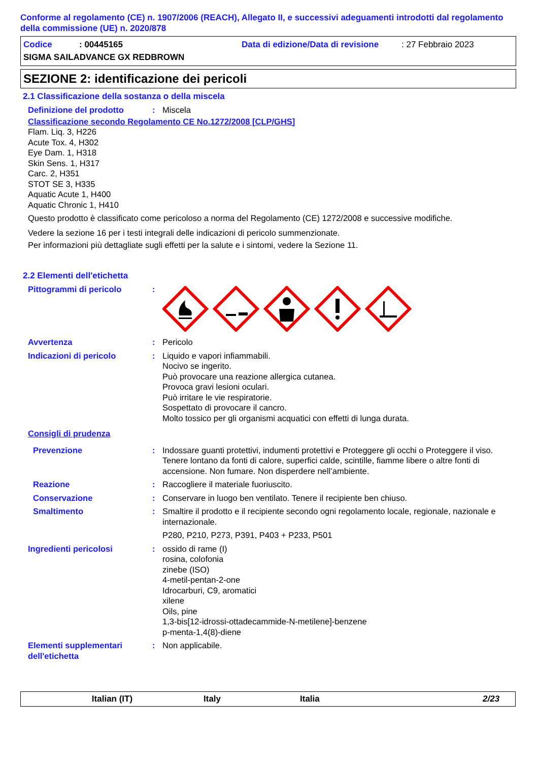Conforme al regolamento (CE) n. 1907/2006 (REACH), Allegato II, e successivi adeguamenti introdotti dal regolamento della commissione (UE) n. 2020/878
Codice: 00445165 Data di edizione/Data di revisione: 27 Febbraio 2023
SIGMA SAILADVANCE GX REDBROWN
SEZIONE 2: identificazione dei pericoli
2.1 Classificazione della sostanza o della miscela
Definizione del prodotto : Miscela
Classificazione secondo Regolamento CE No.1272/2008 [CLP/GHS]
Flam. Liq. 3, H226
Acute Tox. 4, H302
Eye Dam. 1, H318
Skin Sens. 1, H317
Carc. 2, H351
STOT SE 3, H335
Aquatic Acute 1, H400
Aquatic Chronic 1, H410
Questo prodotto è classificato come pericoloso a norma del Regolamento (CE) 1272/2008 e successive modifiche.
Vedere la sezione 16 per i testi integrali delle indicazioni di pericolo summenzionate.
Per informazioni più dettagliate sugli effetti per la salute e i sintomi, vedere la Sezione 11.
2.2 Elementi dell'etichetta
Pittogrammi di pericolo :
Avvertenza : Pericolo
Indicazioni di pericolo : Liquido e vapori infiammabili.
Nocivo se ingerito.
Può provocare una reazione allergica cutanea.
Provoca gravi lesioni oculari.
Può irritare le vie respiratorie.
Sospettato di provocare il cancro.
Molto tossico per gli organismi acquatici con effetti di lunga durata.
Consigli di prudenza
Prevenzione : Indossare guanti protettivi, indumenti protettivi e Proteggere gli occhi o Proteggere il viso. Tenere lontano da fonti di calore, superfici calde, scintille, fiamme libere o altre fonti di accensione. Non fumare. Non disperdere nell’ambiente.
Reazione : Raccogliere il materiale fuoriuscito.
Conservazione : Conservare in luogo ben ventilato. Tenere il recipiente ben chiuso.
Smaltimento : Smaltire il prodotto e il recipiente secondo ogni regolamento locale, regionale, nazionale e internazionale.
P280, P210, P273, P391, P403 + P233, P501
Ingredienti pericolosi : ossido di rame (I)
rosina, colofonia
zinebe (ISO)
4-metil-pentan-2-one
Idrocarburi, C9, aromatici
xilene
Oils, pine
1,3-bis[12-idrossi-ottadecammide-N-metilene]-benzene
p-menta-1,4(8)-diene
Elementi supplementari dell'etichetta
: Non applicabile.
Italian (IT) Italy Italia 2/23